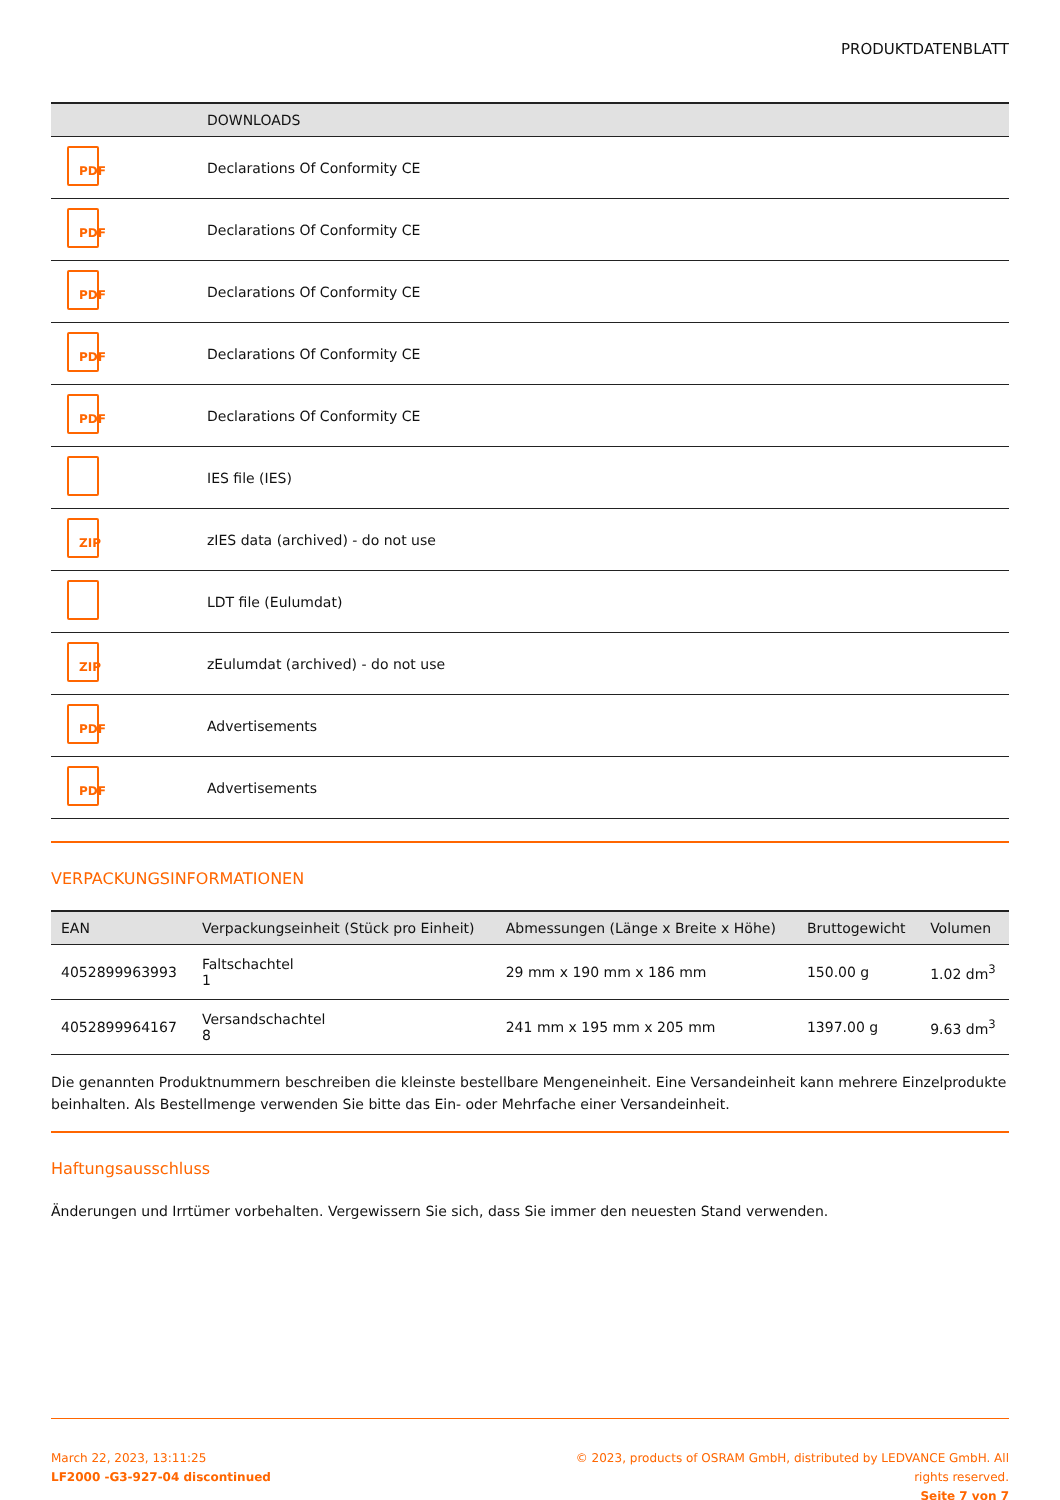PRODUKTDATENBLATT
| | DOWNLOADS |
| --- | --- |
| PDF | Declarations Of Conformity CE |
| PDF | Declarations Of Conformity CE |
| PDF | Declarations Of Conformity CE |
| PDF | Declarations Of Conformity CE |
| PDF | Declarations Of Conformity CE |
| | IES file (IES) |
| ZIP | zIES data (archived) - do not use |
| | LDT file (Eulumdat) |
| ZIP | zEulumdat (archived) - do not use |
| PDF | Advertisements |
| PDF | Advertisements |
VERPACKUNGSINFORMATIONEN
| EAN | Verpackungseinheit (Stück pro Einheit) | Abmessungen (Länge x Breite x Höhe) | Bruttogewicht | Volumen |
| --- | --- | --- | --- | --- |
| 4052899963993 | Faltschachtel 1 | 29 mm x 190 mm x 186 mm | 150.00 g | 1.02 dm<sup>3</sup> |
| 4052899964167 | Versandschachtel 8 | 241 mm x 195 mm x 205 mm | 1397.00 g | 9.63 dm<sup>3</sup> |
Die genannten Produktnummern beschreiben die kleinste bestellbare Mengeneinheit. Eine Versandeinheit kann mehrere Einzelprodukte beinhalten. Als Bestellmenge verwenden Sie bitte das Ein- oder Mehrfache einer Versandeinheit.
Haftungsausschluss
Änderungen und Irrtümer vorbehalten. Vergewissern Sie sich, dass Sie immer den neuesten Stand verwenden.
March 22, 2023, 13:11:25
LF2000 -G3-927-04 discontinued
© 2023, products of OSRAM GmbH, distributed by LEDVANCE GmbH. All rights reserved.
Seite 7 von 7